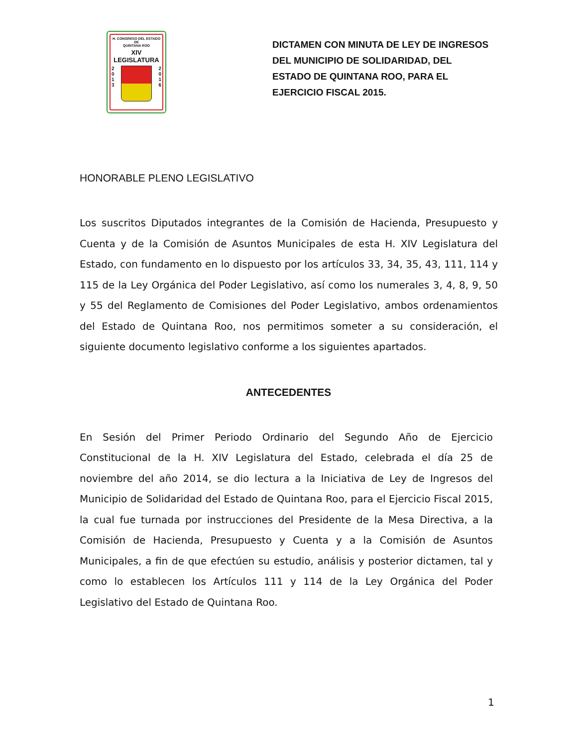H. CONGRESO DEL ESTADO
DE
QUINTANA ROO
XIV LEGISLATURA
2
0
1
3
2
0
1
6
DICTAMEN CON MINUTA DE LEY DE INGRESOS DEL MUNICIPIO DE SOLIDARIDAD, DEL ESTADO DE QUINTANA ROO, PARA EL EJERCICIO FISCAL 2015.
HONORABLE PLENO LEGISLATIVO
Los suscritos Diputados integrantes de la Comisión de Hacienda, Presupuesto y Cuenta y de la Comisión de Asuntos Municipales de esta H. XIV Legislatura del Estado, con fundamento en lo dispuesto por los artículos 33, 34, 35, 43, 111, 114 y 115 de la Ley Orgánica del Poder Legislativo, así como los numerales 3, 4, 8, 9, 50 y 55 del Reglamento de Comisiones del Poder Legislativo, ambos ordenamientos del Estado de Quintana Roo, nos permitimos someter a su consideración, el siguiente documento legislativo conforme a los siguientes apartados.
ANTECEDENTES
En Sesión del Primer Periodo Ordinario del Segundo Año de Ejercicio Constitucional de la H. XIV Legislatura del Estado, celebrada el día 25 de noviembre del año 2014, se dio lectura a la Iniciativa de Ley de Ingresos del Municipio de Solidaridad del Estado de Quintana Roo, para el Ejercicio Fiscal 2015, la cual fue turnada por instrucciones del Presidente de la Mesa Directiva, a la Comisión de Hacienda, Presupuesto y Cuenta y a la Comisión de Asuntos Municipales, a fin de que efectúen su estudio, análisis y posterior dictamen, tal y como lo establecen los Artículos 111 y 114 de la Ley Orgánica del Poder Legislativo del Estado de Quintana Roo.
1